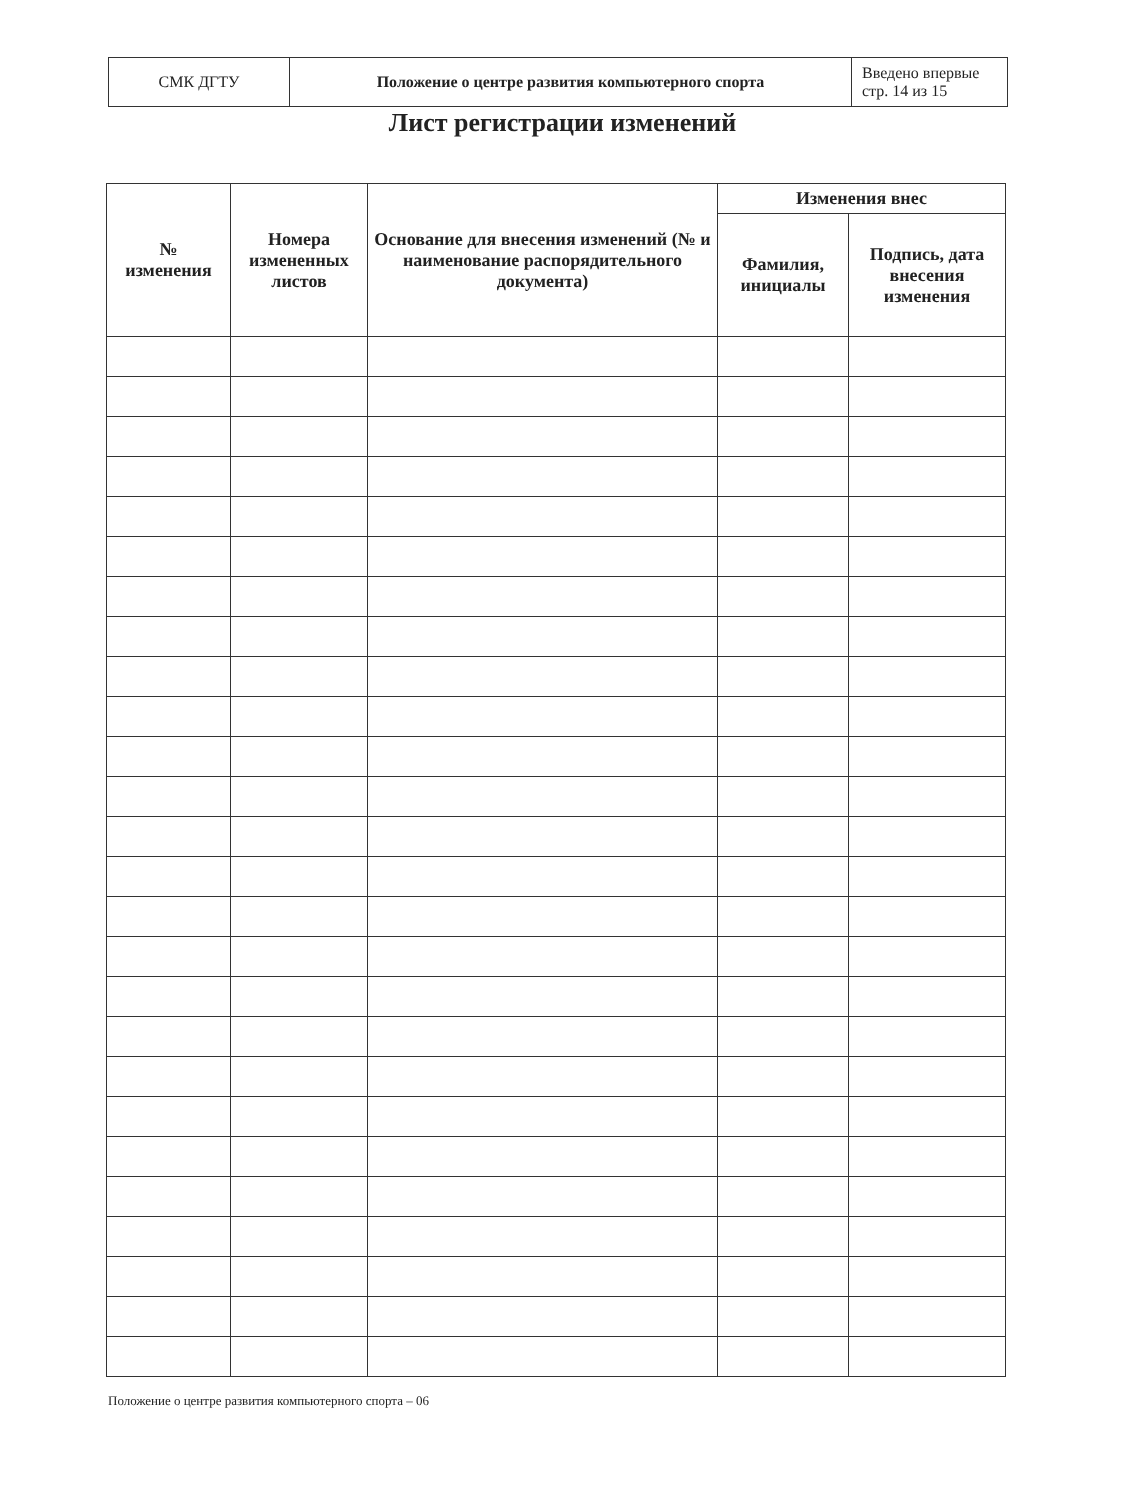| СМК ДГТУ | Положение о центре развития компьютерного спорта | Введено впервые стр. 14 из 15 |
Лист регистрации изменений
| № изменения | Номера измененных листов | Основание для внесения изменений (№ и наименование распорядительного документа) | Изменения внес | |
| --- | --- | --- | --- | --- |
| | | | Фамилия, инициалы | Подпись, дата внесения изменения |
Положение о центре развития компьютерного спорта – 06